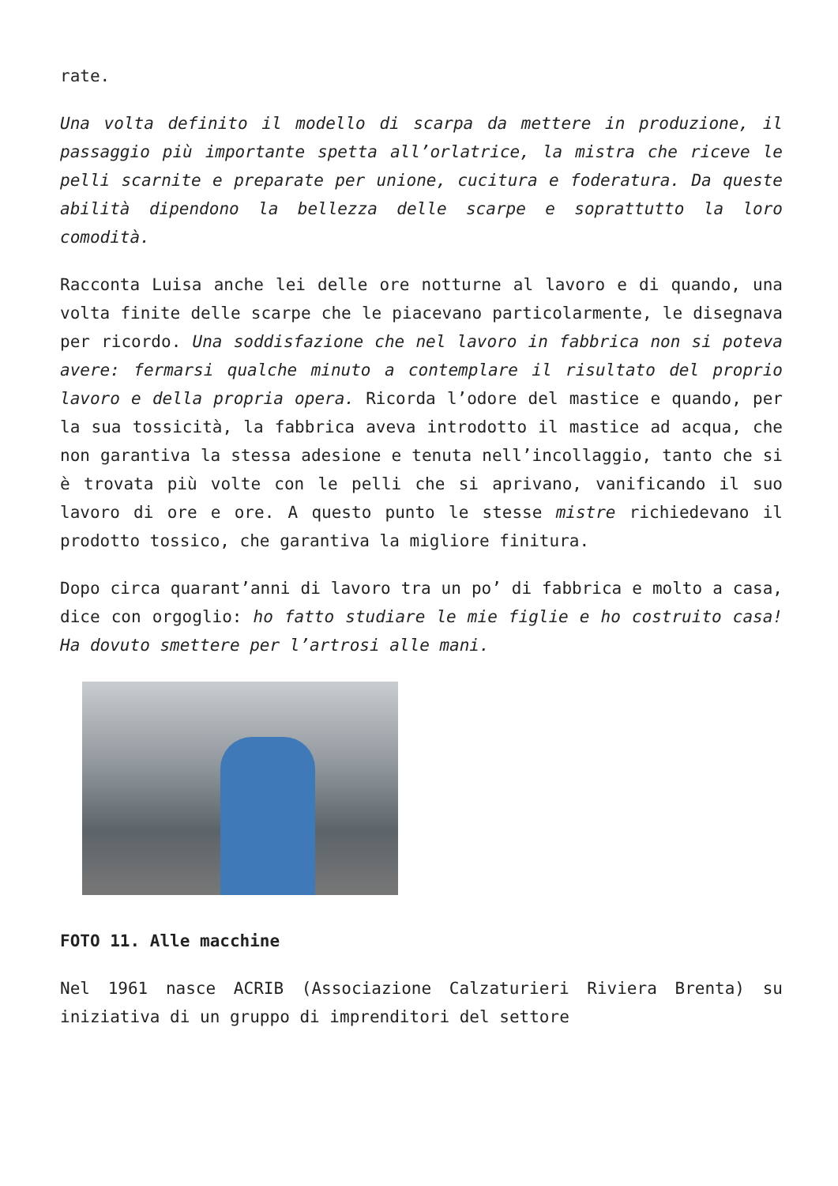rate.
Una volta definito il modello di scarpa da mettere in produzione, il passaggio più importante spetta all’orlatrice, la mistra che riceve le pelli scarnite e preparate per unione, cucitura e foderatura. Da queste abilità dipendono la bellezza delle scarpe e soprattutto la loro comodità.
Racconta Luisa anche lei delle ore notturne al lavoro e di quando, una volta finite delle scarpe che le piacevano particolarmente, le disegnava per ricordo. Una soddisfazione che nel lavoro in fabbrica non si poteva avere: fermarsi qualche minuto a contemplare il risultato del proprio lavoro e della propria opera. Ricorda l’odore del mastice e quando, per la sua tossicità, la fabbrica aveva introdotto il mastice ad acqua, che non garantiva la stessa adesione e tenuta nell’incollaggio, tanto che si è trovata più volte con le pelli che si aprivano, vanificando il suo lavoro di ore e ore. A questo punto le stesse mistre richiedevano il prodotto tossico, che garantiva la migliore finitura.
Dopo circa quarant’anni di lavoro tra un po’ di fabbrica e molto a casa, dice con orgoglio: ho fatto studiare le mie figlie e ho costruito casa! Ha dovuto smettere per l’artrosi alle mani.
FOTO 11. Alle macchine
Nel 1961 nasce ACRIB (Associazione Calzaturieri Riviera Brenta) su iniziativa di un gruppo di imprenditori del settore